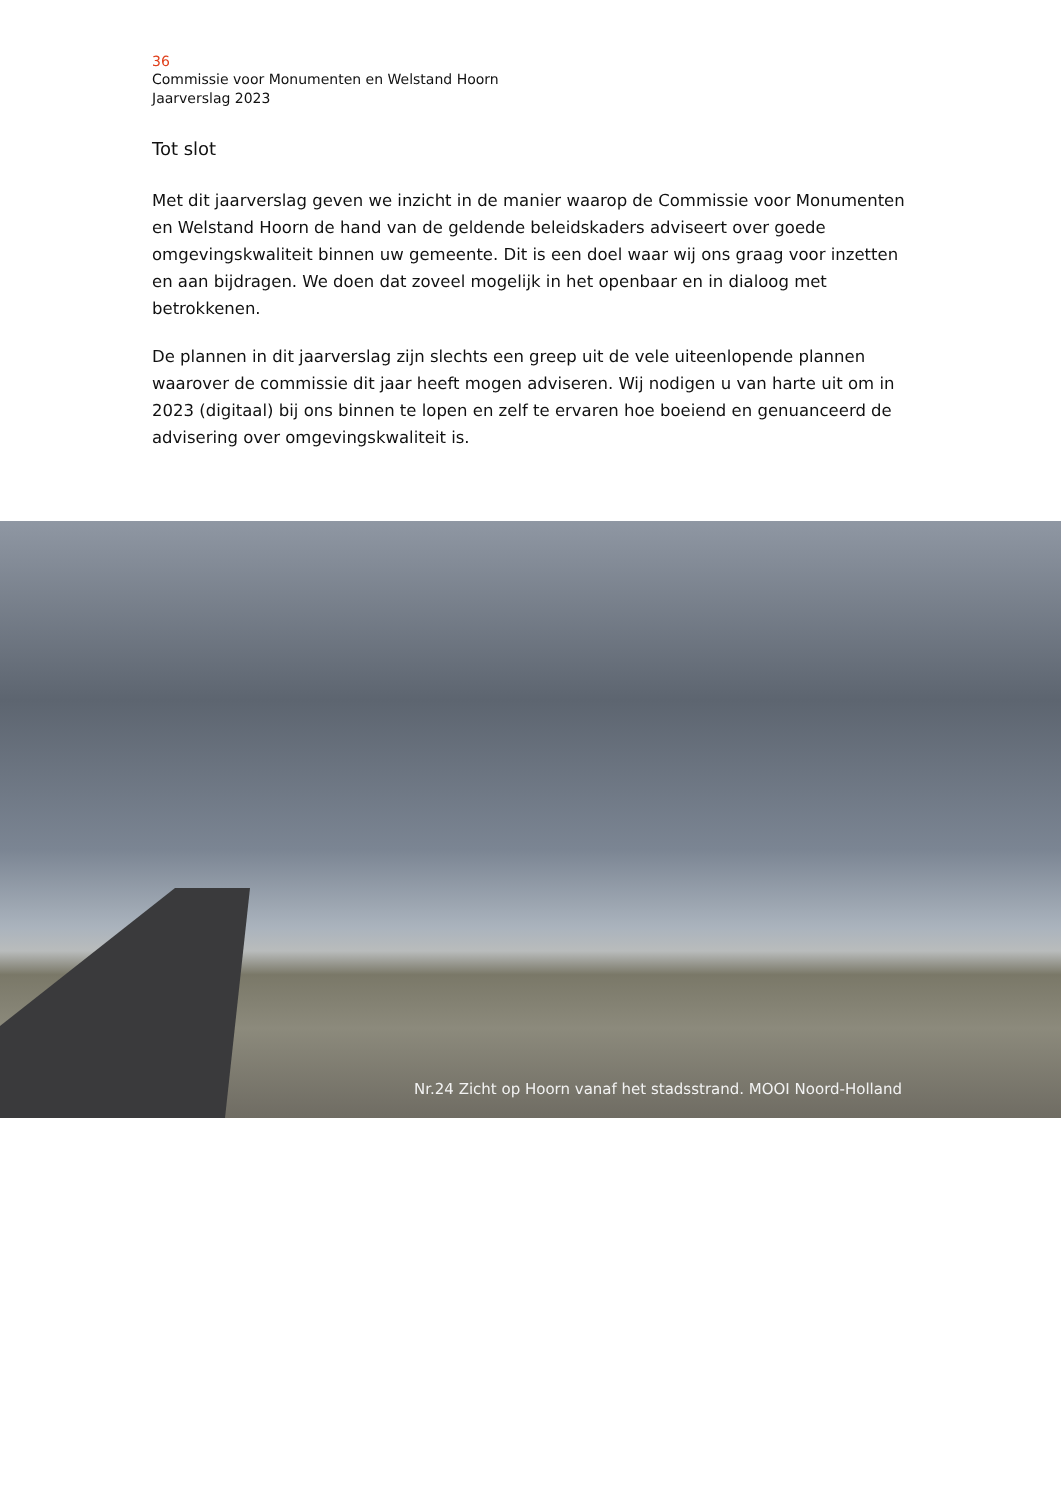36
Commissie voor Monumenten en Welstand Hoorn
Jaarverslag 2023
Tot slot
Met dit jaarverslag geven we inzicht in de manier waarop de Commissie voor Monumenten en Welstand Hoorn de hand van de geldende beleidskaders adviseert over goede omgevingskwaliteit binnen uw gemeente. Dit is een doel waar wij ons graag voor inzetten en aan bijdragen. We doen dat zoveel mogelijk in het openbaar en in dialoog met betrokkenen.
De plannen in dit jaarverslag zijn slechts een greep uit de vele uiteenlopende plannen waarover de commissie dit jaar heeft mogen adviseren. Wij nodigen u van harte uit om in 2023 (digitaal) bij ons binnen te lopen en zelf te ervaren hoe boeiend en genuanceerd de advisering over omgevingskwaliteit is.
Nr.24 Zicht op Hoorn vanaf het stadsstrand. MOOI Noord-Holland